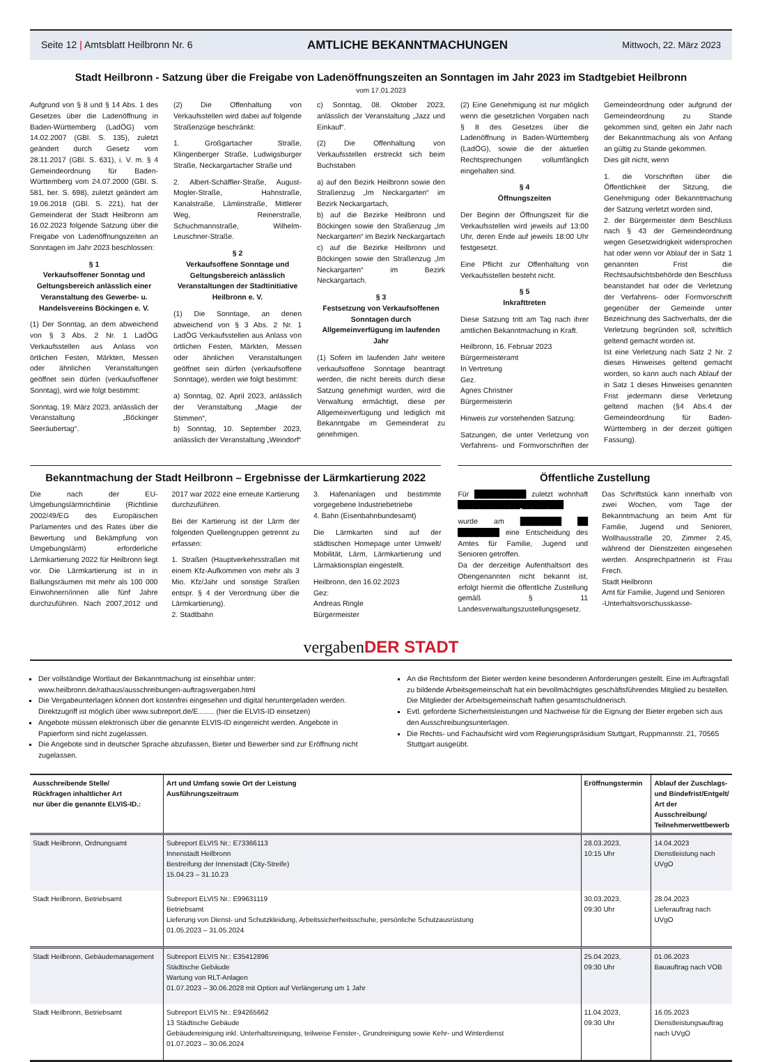Seite 12 | Amtsblatt Heilbronn Nr. 6 AMTLICHE BEKANNTMACHUNGEN Mittwoch, 22. März 2023
Stadt Heilbronn - Satzung über die Freigabe von Ladenöffnungszeiten an Sonntagen im Jahr 2023 im Stadtgebiet Heilbronn
vom 17.01.2023
Aufgrund von § 8 und § 14 Abs. 1 des Gesetzes über die Ladenöffnung in Baden-Württemberg (LadÖG) vom 14.02.2007 (GBl. S. 135), zuletzt geändert durch Gesetz vom 28.11.2017 (GBl. S. 631), i. V. m. § 4 Gemeindeordnung für Baden-Württemberg vom 24.07.2000 (GBl. S. 581, ber. S. 698), zuletzt geändert am 19.06.2018 (GBl. S. 221), hat der Gemeinderat der Stadt Heilbronn am 16.02.2023 folgende Satzung über die Freigabe von Ladenöffnungszeiten an Sonntagen im Jahr 2023 beschlossen:
§ 1
Verkaufsoffener Sonntag und Geltungsbereich anlässlich einer Veranstaltung des Gewerbe- u. Handelsvereins Böckingen e. V.
(1) Der Sonntag, an dem abweichend von § 3 Abs. 2 Nr. 1 LadÖG Verkaufsstellen aus Anlass von örtlichen Festen, Märkten, Messen oder ähnlichen Veranstaltungen geöffnet sein dürfen (verkaufsoffener Sonntag), wird wie folgt bestimmt:
Sonntag, 19. März 2023, anlässlich der Veranstaltung „Böckinger Seeräubertag“.
(2) Die Offenhaltung von Verkaufsstellen wird dabei auf folgende Straßenzüge beschränkt:
1. Großgartacher Straße, Klingenberger Straße, Ludwigsburger Straße, Neckargartacher Straße und
2. Albert-Schäffler-Straße, August-Mogler-Straße, Hahnstraße, Kanalstraße, Lämlinstraße, Mittlerer Weg, Reinerstraße, Schuchmannstraße, Wilhelm-Leuschner-Straße.
§ 2
Verkaufsoffene Sonntage und Geltungsbereich anlässlich Veranstaltungen der Stadtinitiative Heilbronn e. V.
(1) Die Sonntage, an denen abweichend von § 3 Abs. 2 Nr. 1 LadÖG Verkaufsstellen aus Anlass von örtlichen Festen, Märkten, Messen oder ähnlichen Veranstaltungen geöffnet sein dürfen (verkaufsoffene Sonntage), werden wie folgt bestimmt:
a) Sonntag, 02. April 2023, anlässlich der Veranstaltung „Magie der Stimmen“,
b) Sonntag, 10. September 2023, anlässlich der Veranstaltung „Weindorf“
c) Sonntag, 08. Oktober 2023, anlässlich der Veranstaltung „Jazz und Einkauf“.
(2) Die Offenhaltung von Verkaufsstellen erstreckt sich beim Buchstaben
a) auf den Bezirk Heilbronn sowie den Straßenzug „Im Neckargarten“ im Bezirk Neckargartach,
b) auf die Bezirke Heilbronn und Böckingen sowie den Straßenzug „Im Neckargarten“ im Bezirk Neckargartach
c) auf die Bezirke Heilbronn und Böckingen sowie den Straßenzug „Im Neckargarten“ im Bezirk Neckargartach.
§ 3
Festsetzung von Verkaufsoffenen Sonntagen durch Allgemeinverfügung im laufenden Jahr
(1) Sofern im laufenden Jahr weitere verkaufsoffene Sonntage beantragt werden, die nicht bereits durch diese Satzung genehmigt wurden, wird die Verwaltung ermächtigt, diese per Allgemeinverfügung und lediglich mit Bekanntgabe im Gemeinderat zu genehmigen.
(2) Eine Genehmigung ist nur möglich wenn die gesetzlichen Vorgaben nach § 8 des Gesetzes über die Ladenöffnung in Baden-Württemberg (LadÖG), sowie die der aktuellen Rechtsprechungen vollumfänglich eingehalten sind.
§ 4
Öffnungszeiten
Der Beginn der Öffnungszeit für die Verkaufsstellen wird jeweils auf 13:00 Uhr, deren Ende auf jeweils 18:00 Uhr festgesetzt.
Eine Pflicht zur Offenhaltung von Verkaufsstellen besteht nicht.
§ 5
Inkrafttreten
Diese Satzung tritt am Tag nach ihrer amtlichen Bekanntmachung in Kraft.
Heilbronn, 16. Februar 2023
Bürgermeisteramt
In Vertretung
Gez.
Agnes Christner
Bürgermeisterin
Hinweis zur vorstehenden Satzung:
Satzungen, die unter Verletzung von Verfahrens- und Formvorschriften der Gemeindeordnung oder aufgrund der Gemeindeordnung zu Stande gekommen sind, gelten ein Jahr nach der Bekanntmachung als von Anfang an gültig zu Stande gekommen.
Dies gilt nicht, wenn
1. die Vorschriften über die Öffentlichkeit der Sitzung, die Genehmigung oder Bekanntmachung der Satzung verletzt worden sind,
2. der Bürgermeister dem Beschluss nach § 43 der Gemeindeordnung wegen Gesetzwidrigkeit widersprochen hat oder wenn vor Ablauf der in Satz 1 genannten Frist die Rechtsaufsichtsbehörde den Beschluss beanstandet hat oder die Verletzung der Verfahrens- oder Formvorschrift gegenüber der Gemeinde unter Bezeichnung des Sachverhalts, der die Verletzung begründen soll, schriftlich geltend gemacht worden ist.
Ist eine Verletzung nach Satz 2 Nr. 2 dieses Hinweises geltend gemacht worden, so kann auch nach Ablauf der in Satz 1 dieses Hinweises genannten Frist jedermann diese Verletzung geltend machen (§4 Abs.4 der Gemeindeordnung für Baden-Württemberg in der derzeit gültigen Fassung).
Bekanntmachung der Stadt Heilbronn – Ergebnisse der Lärmkartierung 2022
Die nach der EU-Umgebungslärmrichtlinie (Richtlinie 2002/49/EG des Europäischen Parlamentes und des Rates über die Bewertung und Bekämpfung von Umgebungslärm) erforderliche Lärmkartierung 2022 für Heilbronn liegt vor. Die Lärmkartierung ist in in Ballungsräumen mit mehr als 100 000 Einwohnern/innen alle fünf Jahre durchzuführen. Nach 2007,2012 und 2017 war 2022 eine erneute Kartierung durchzuführen.
Bei der Kartierung ist der Lärm der folgenden Quellengruppen getrennt zu erfassen:
1. Straßen (Hauptverkehrsstraßen mit einem Kfz-Aufkommen von mehr als 3 Mio. Kfz/Jahr und sonstige Straßen entspr. § 4 der Verordnung über die Lärmkartierung).
2. Stadtbahn
3. Hafenanlagen und bestimmte vorgegebene Industriebetriebe
4. Bahn (Eisenbahnbundesamt)
Die Lärmkarten sind auf der städtischen Homepage unter Umwelt/ Mobilität, Lärm, Lärmkartierung und Lärmaktionsplan eingestellt.
Heilbronn, den 16.02.2023
Gez:
Andreas Ringle
Bürgermeister
Öffentliche Zustellung
Für ██████████ zuletzt wohnhaft ████████████ ████████
wurde am ████████ ██ ████████ eine Entscheidung des Amtes für Familie, Jugend und Senioren getroffen.
Da der derzeitige Aufenthaltsort des Obengenannten nicht bekannt ist, erfolgt hiermit die öffentliche Zustellung gemäß § 11 Landesverwaltungszustellungsgesetz.
Das Schriftstück kann innerhalb von zwei Wochen, vom Tage der Bekanntmachung an beim Amt für Familie, Jugend und Senioren, Wollhausstraße 20, Zimmer 2.45, während der Dienstzeiten eingesehen werden. Ansprechpartnerin ist Frau Frech.
Stadt Heilbronn
Amt für Familie, Jugend und Senioren
-Unterhaltsvorschusskasse-
vergabenDER STADT
Der vollständige Wortlaut der Bekanntmachung ist einsehbar unter: www.heilbronn.de/rathaus/ausschreibungen-auftragsvergaben.html
Die Vergabeunterlagen können dort kostenfrei eingesehen und digital heruntergeladen werden. Direktzugriff ist möglich über www.subreport.de/E........ (hier die ELVIS-ID einsetzen)
Angebote müssen elektronisch über die genannte ELVIS-ID eingereicht werden. Angebote in Papierform sind nicht zugelassen.
Die Angebote sind in deutscher Sprache abzufassen, Bieter und Bewerber sind zur Eröffnung nicht zugelassen.
An die Rechtsform der Bieter werden keine besonderen Anforderungen gestellt. Eine im Auftragsfall zu bildende Arbeitsgemeinschaft hat ein bevollmächtigtes geschäftsführendes Mitglied zu bestellen. Die Mitglieder der Arbeitsgemeinschaft haften gesamtschuldnerisch.
Evtl. geforderte Sicherheitsleistungen und Nachweise für die Eignung der Bieter ergeben sich aus den Ausschreibungsunterlagen.
Die Rechts- und Fachaufsicht wird vom Regierungspräsidium Stuttgart, Ruppmannstr. 21, 70565 Stuttgart ausgeübt.
| Ausschreibende Stelle/ Rückfragen inhaltlicher Art nur über die genannte ELVIS-ID.: | Art und Umfang sowie Ort der Leistung Ausführungszeitraum | Eröffnungstermin | Ablauf der Zuschlags- und Bindefrist/Entgelt/ Art der Ausschreibung/ Teilnehmerwettbewerb |
| --- | --- | --- | --- |
| Stadt Heilbronn, Ordnungsamt | Subreport ELVIS Nr.: E73366113 Innenstadt Heilbronn Bestreifung der Innenstadt (City-Streife) 15.04.23 – 31.10.23 | 28.03.2023, 10:15 Uhr | 14.04.2023 Dienstleistung nach UVgO |
| Stadt Heilbronn, Betriebsamt | Subreport ELVIS Nr.: E99631119 Betriebsamt Lieferung von Dienst- und Schutzkleidung, Arbeitssicherheitsschuhe, persönliche Schutzausrüstung 01.05.2023 – 31.05.2024 | 30.03.2023, 09:30 Uhr | 28.04.2023 Lieferauftrag nach UVgO |
| Stadt Heilbronn, Gebäudemanagement | Subreport ELVIS Nr.: E35412896 Städtische Gebäude Wartung von RLT-Anlagen 01.07.2023 – 30.06.2028 mit Option auf Verlängerung um 1 Jahr | 25.04.2023, 09:30 Uhr | 01.06.2023 Bauauftrag nach VOB |
| Stadt Heilbronn, Betriebsamt | Subreport ELVIS Nr.: E94265662 13 Städtische Gebäude Gebäudereinigung inkl. Unterhaltsreinigung, teilweise Fenster-, Grundreinigung sowie Kehr- und Winterdienst 01.07.2023 – 30.06.2024 | 11.04.2023, 09:30 Uhr | 16.05.2023 Dienstleistungsauftrag nach UVgO |